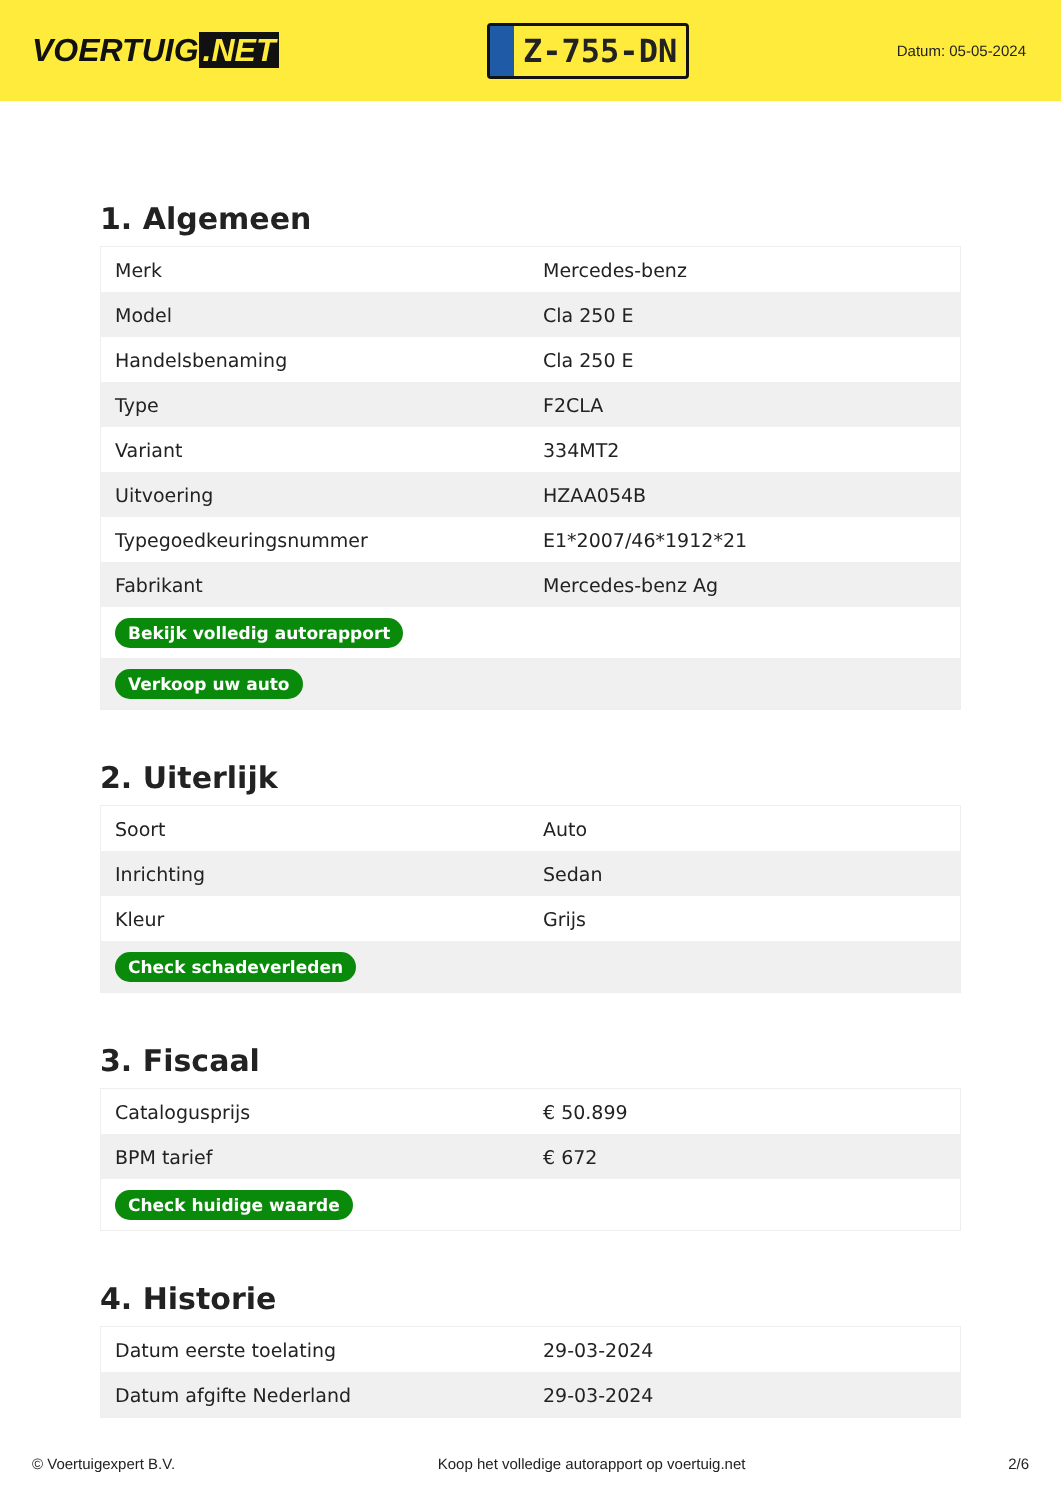VOERTUIG.NET
Z-755-DN
Datum: 05-05-2024
1. Algemeen
| Merk | Mercedes-benz |
| Model | Cla 250 E |
| Handelsbenaming | Cla 250 E |
| Type | F2CLA |
| Variant | 334MT2 |
| Uitvoering | HZAA054B |
| Typegoedkeuringsnummer | E1*2007/46*1912*21 |
| Fabrikant | Mercedes-benz Ag |
| Bekijk volledig autorapport | |
| Verkoop uw auto | |
2. Uiterlijk
| Soort | Auto |
| Inrichting | Sedan |
| Kleur | Grijs |
| Check schadeverleden | |
3. Fiscaal
| Catalogusprijs | € 50.899 |
| BPM tarief | € 672 |
| Check huidige waarde | |
4. Historie
| Datum eerste toelating | 29-03-2024 |
| Datum afgifte Nederland | 29-03-2024 |
© Voertuigexpert B.V. Koop het volledige autorapport op voertuig.net 2/6